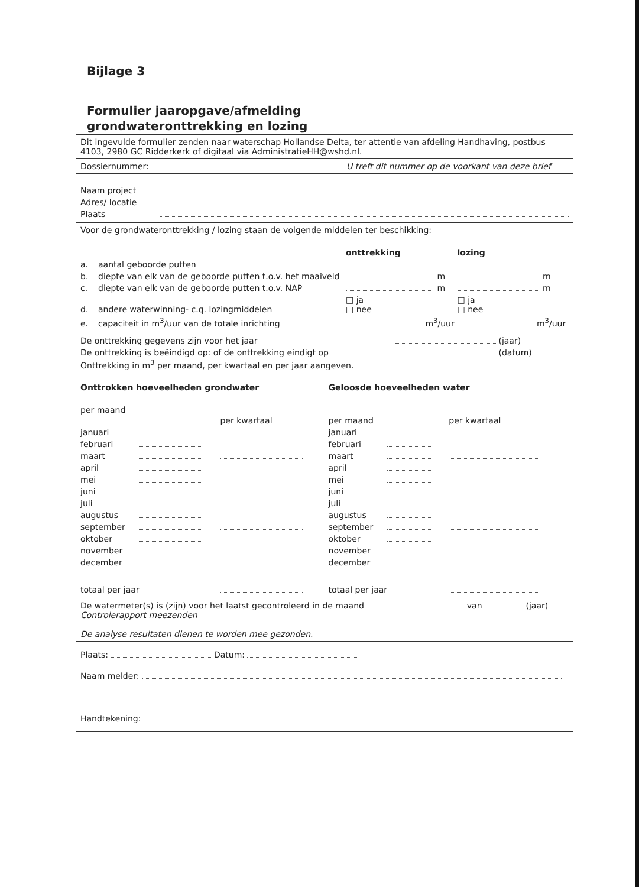Bijlage 3
Formulier jaaropgave/afmelding
grondwateronttrekking en lozing
Dit ingevulde formulier zenden naar waterschap Hollandse Delta, ter attentie van afdeling Handhaving, postbus 4103, 2980 GC Ridderkerk of digitaal via AdministratieHH@wshd.nl.
Dossiernummer: U treft dit nummer op de voorkant van deze brief
| Naam project | |
| Adres/ locatie | |
| Plaats | |
Voor de grondwateronttrekking / lozing staan de volgende middelen ter beschikking:
| | | onttrekking | lozing |
| a. | aantal geboorde putten | | |
| b. | diepte van elk van de geboorde putten t.o.v. het maaiveld | m | m |
| c. | diepte van elk van de geboorde putten t.o.v. NAP | m | m |
| d. | andere waterwinning- c.q. lozingmiddelen | □ ja □ nee | □ ja □ nee |
| e. | capaciteit in m<sup>3</sup>/uur van de totale inrichting | m<sup>3</sup>/uur | m<sup>3</sup>/uur |
| De onttrekking gegevens zijn voor het jaar | (jaar) |
| De onttrekking is beëindigd op: of de onttrekking eindigt op | (datum) |
Onttrekking in m<sup>3</sup> per maand, per kwartaal en per jaar aangeven.
| Onttrokken hoeveelheden grondwater | | | Geloosde hoeveelheden water | | |
| per maand | | per kwartaal | per maand | | per kwartaal |
| januari | | | januari | | |
| februari | | | februari | | |
| maart | | | maart | | |
| april | | | april | | |
| mei | | | mei | | |
| juni | | | juni | | |
| juli | | | juli | | |
| augustus | | | augustus | | |
| september | | | september | | |
| oktober | | | oktober | | |
| november | | | november | | |
| december | | | december | | |
| totaal per jaar | | | totaal per jaar | | |
De watermeter(s) is (zijn) voor het laatst gecontroleerd in de maand van (jaar)
Controlerapport meezenden
De analyse resultaten dienen te worden mee gezonden.
Plaats: Datum:
Naam melder:
Handtekening: